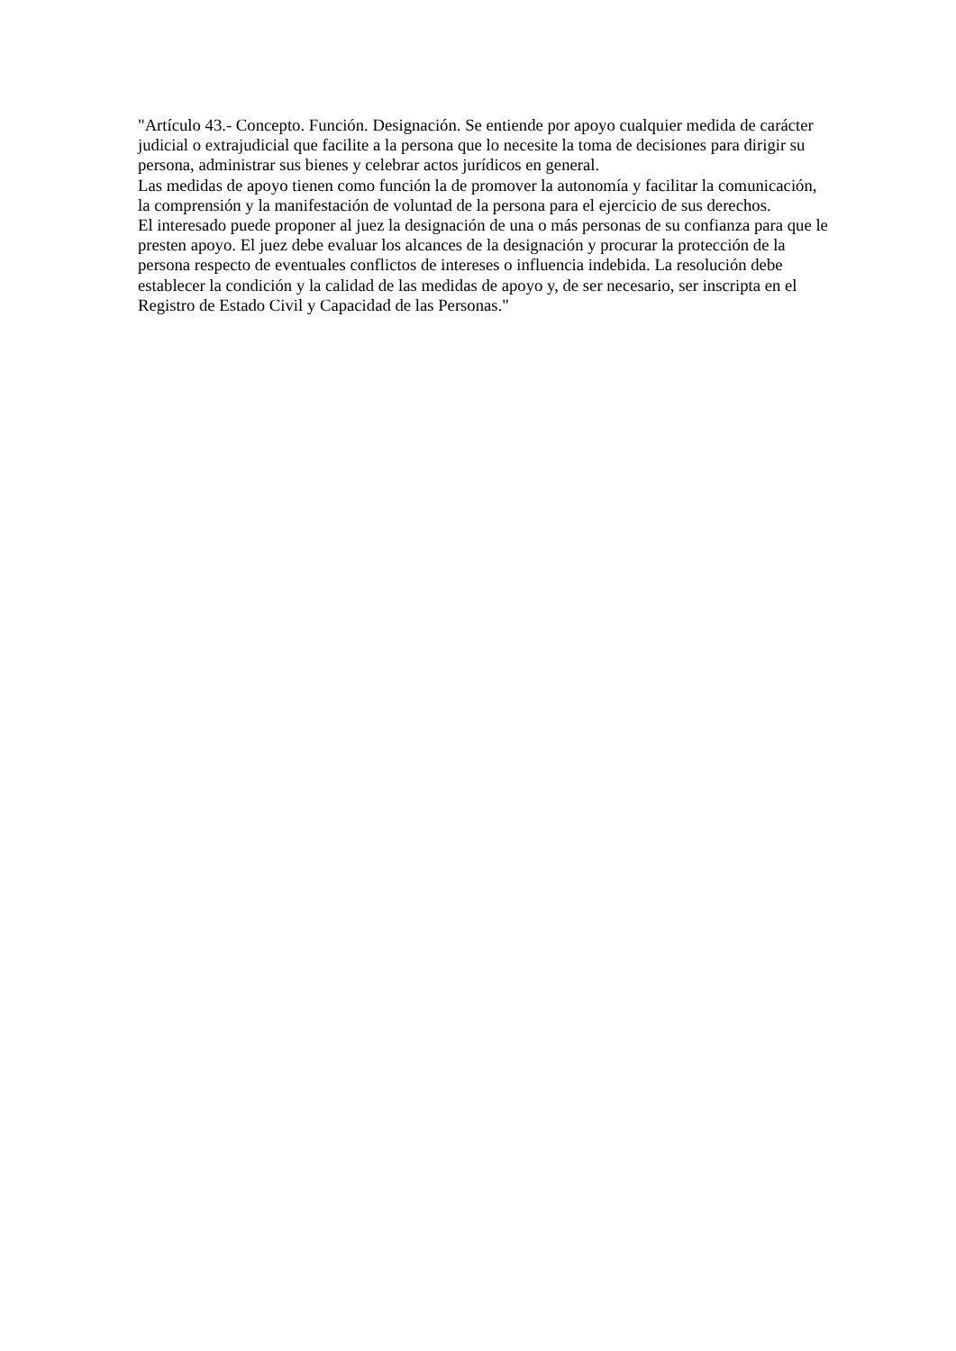"Artículo 43.- Concepto. Función. Designación. Se entiende por apoyo cualquier medida de carácter judicial o extrajudicial que facilite a la persona que lo necesite la toma de decisiones para dirigir su persona, administrar sus bienes y celebrar actos jurídicos en general.
Las medidas de apoyo tienen como función la de promover la autonomía y facilitar la comunicación, la comprensión y la manifestación de voluntad de la persona para el ejercicio de sus derechos.
El interesado puede proponer al juez la designación de una o más personas de su confianza para que le presten apoyo. El juez debe evaluar los alcances de la designación y procurar la protección de la persona respecto de eventuales conflictos de intereses o influencia indebida. La resolución debe establecer la condición y la calidad de las medidas de apoyo y, de ser necesario, ser inscripta en el Registro de Estado Civil y Capacidad de las Personas."